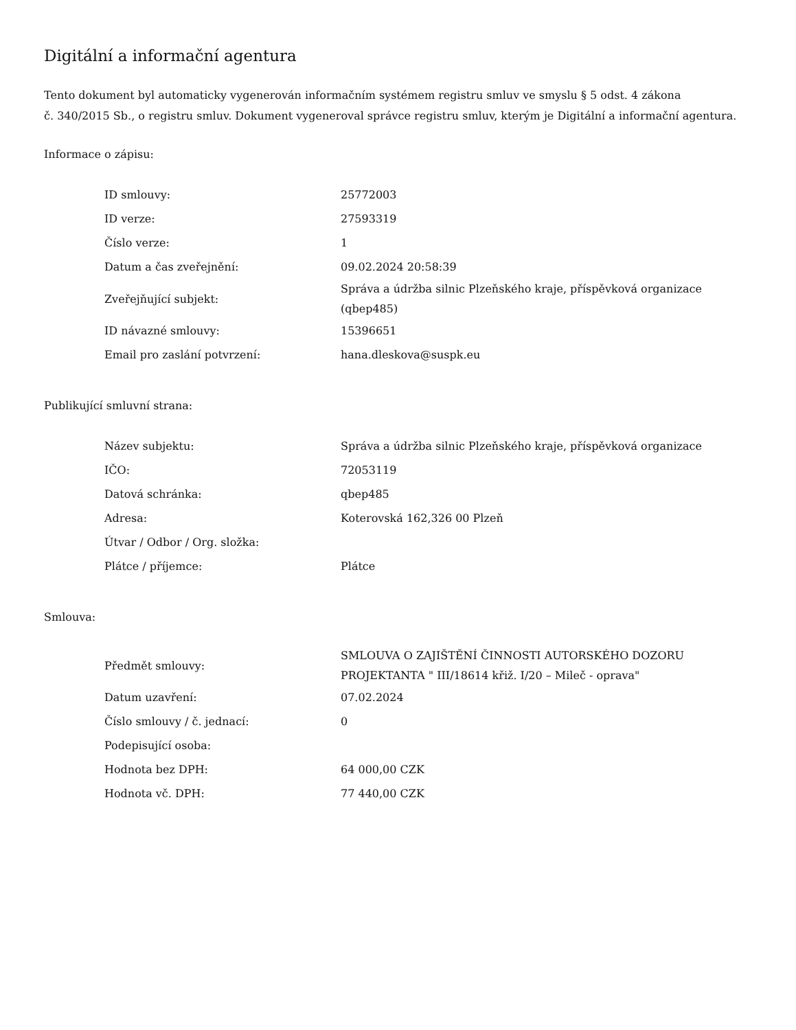Digitální a informační agentura
Tento dokument byl automaticky vygenerován informačním systémem registru smluv ve smyslu § 5 odst. 4 zákona
č. 340/2015 Sb., o registru smluv. Dokument vygeneroval správce registru smluv, kterým je Digitální a informační agentura.
Informace o zápisu:
| ID smlouvy: | 25772003 |
| ID verze: | 27593319 |
| Číslo verze: | 1 |
| Datum a čas zveřejnění: | 09.02.2024 20:58:39 |
| Zveřejňující subjekt: | Správa a údržba silnic Plzeňského kraje, příspěvková organizace (qbep485) |
| ID návazné smlouvy: | 15396651 |
| Email pro zaslání potvrzení: | hana.dleskova@suspk.eu |
Publikující smluvní strana:
| Název subjektu: | Správa a údržba silnic Plzeňského kraje, příspěvková organizace |
| IČO: | 72053119 |
| Datová schránka: | qbep485 |
| Adresa: | Koterovská 162,326 00 Plzeň |
| Útvar / Odbor / Org. složka: | |
| Plátce / příjemce: | Plátce |
Smlouva:
| Předmět smlouvy: | SMLOUVA O ZAJIŠTĚNÍ ČINNOSTI AUTORSKÉHO DOZORU PROJEKTANTA " III/18614 křiž. I/20 – Mileč - oprava" |
| Datum uzavření: | 07.02.2024 |
| Číslo smlouvy / č. jednací: | 0 |
| Podepisující osoba: | |
| Hodnota bez DPH: | 64 000,00 CZK |
| Hodnota vč. DPH: | 77 440,00 CZK |